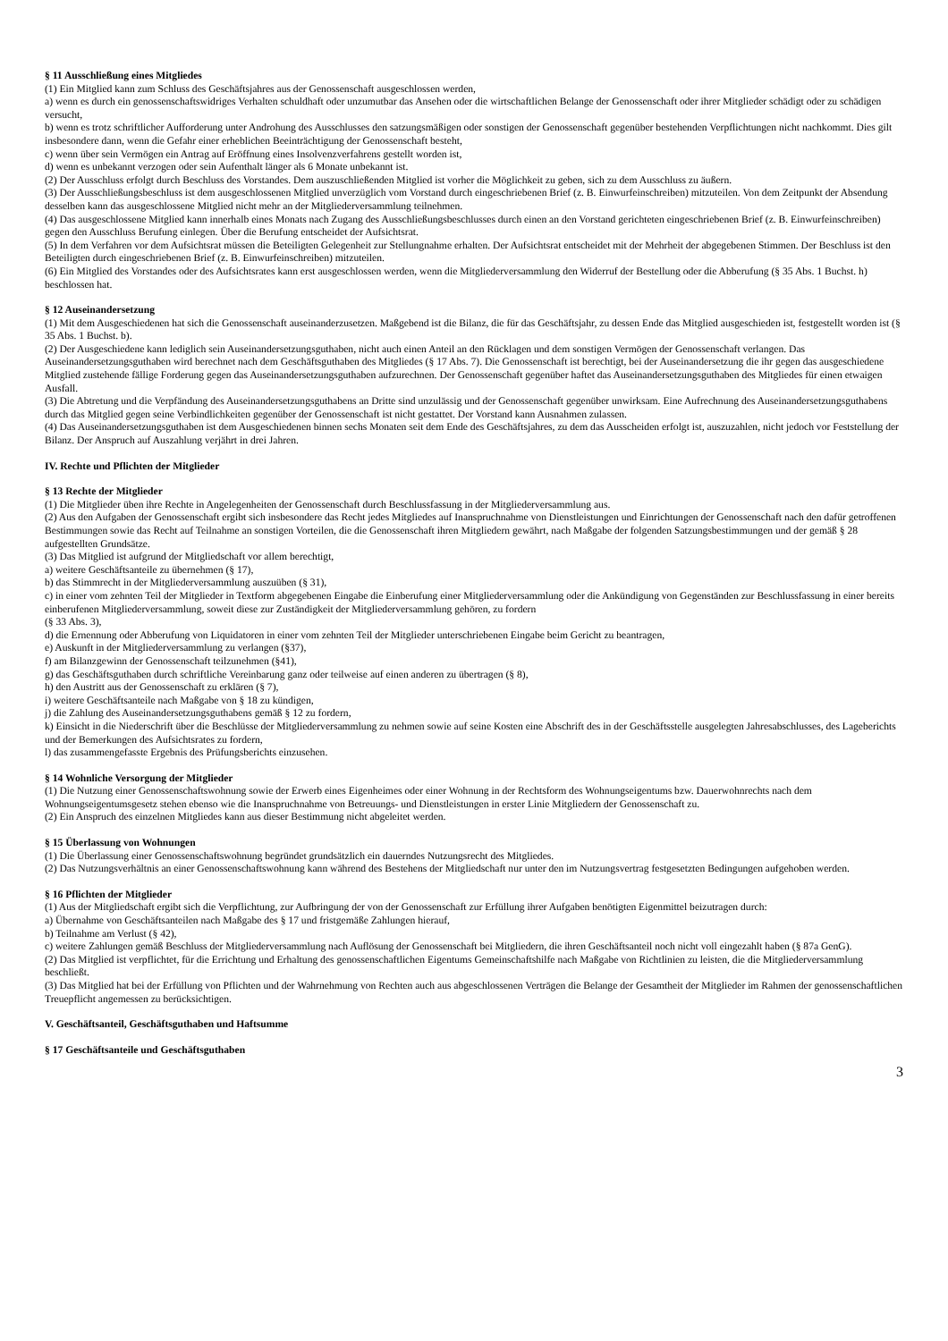§ 11 Ausschließung eines Mitgliedes
(1) Ein Mitglied kann zum Schluss des Geschäftsjahres aus der Genossenschaft ausgeschlossen werden,
a) wenn es durch ein genossenschaftswidriges Verhalten schuldhaft oder unzumutbar das Ansehen oder die wirtschaftlichen Belange der Genossenschaft oder ihrer Mitglieder schädigt oder zu schädigen versucht,
b) wenn es trotz schriftlicher Aufforderung unter Androhung des Ausschlusses den satzungsmäßigen oder sonstigen der Genossenschaft gegenüber bestehenden Verpflichtungen nicht nachkommt. Dies gilt insbesondere dann, wenn die Gefahr einer erheblichen Beeinträchtigung der Genossenschaft besteht,
c) wenn über sein Vermögen ein Antrag auf Eröffnung eines Insolvenzverfahrens gestellt worden ist,
d) wenn es unbekannt verzogen oder sein Aufenthalt länger als 6 Monate unbekannt ist.
(2) Der Ausschluss erfolgt durch Beschluss des Vorstandes. Dem auszuschließenden Mitglied ist vorher die Möglichkeit zu geben, sich zu dem Ausschluss zu äußern.
(3) Der Ausschließungsbeschluss ist dem ausgeschlossenen Mitglied unverzüglich vom Vorstand durch eingeschriebenen Brief (z. B. Einwurfeinschreiben) mitzuteilen. Von dem Zeitpunkt der Absendung desselben kann das ausgeschlossene Mitglied nicht mehr an der Mitgliederversammlung teilnehmen.
(4) Das ausgeschlossene Mitglied kann innerhalb eines Monats nach Zugang des Ausschließungsbeschlusses durch einen an den Vorstand gerichteten eingeschriebenen Brief (z. B. Einwurfeinschreiben) gegen den Ausschluss Berufung einlegen. Über die Berufung entscheidet der Aufsichtsrat.
(5) In dem Verfahren vor dem Aufsichtsrat müssen die Beteiligten Gelegenheit zur Stellungnahme erhalten. Der Aufsichtsrat entscheidet mit der Mehrheit der abgegebenen Stimmen. Der Beschluss ist den Beteiligten durch eingeschriebenen Brief (z. B. Einwurfeinschreiben) mitzuteilen.
(6) Ein Mitglied des Vorstandes oder des Aufsichtsrates kann erst ausgeschlossen werden, wenn die Mitgliederversammlung den Widerruf der Bestellung oder die Abberufung (§ 35 Abs. 1 Buchst. h) beschlossen hat.
§ 12 Auseinandersetzung
(1) Mit dem Ausgeschiedenen hat sich die Genossenschaft auseinanderzusetzen. Maßgebend ist die Bilanz, die für das Geschäftsjahr, zu dessen Ende das Mitglied ausgeschieden ist, festgestellt worden ist (§ 35 Abs. 1 Buchst. b).
(2) Der Ausgeschiedene kann lediglich sein Auseinandersetzungsguthaben, nicht auch einen Anteil an den Rücklagen und dem sonstigen Vermögen der Genossenschaft verlangen. Das Auseinandersetzungsguthaben wird berechnet nach dem Geschäftsguthaben des Mitgliedes (§ 17 Abs. 7). Die Genossenschaft ist berechtigt, bei der Auseinandersetzung die ihr gegen das ausgeschiedene Mitglied zustehende fällige Forderung gegen das Auseinandersetzungsguthaben aufzurechnen. Der Genossenschaft gegenüber haftet das Auseinandersetzungsguthaben des Mitgliedes für einen etwaigen Ausfall.
(3) Die Abtretung und die Verpfändung des Auseinandersetzungsguthabens an Dritte sind unzulässig und der Genossenschaft gegenüber unwirksam. Eine Aufrechnung des Auseinandersetzungsguthabens durch das Mitglied gegen seine Verbindlichkeiten gegenüber der Genossenschaft ist nicht gestattet. Der Vorstand kann Ausnahmen zulassen.
(4) Das Auseinandersetzungsguthaben ist dem Ausgeschiedenen binnen sechs Monaten seit dem Ende des Geschäftsjahres, zu dem das Ausscheiden erfolgt ist, auszuzahlen, nicht jedoch vor Feststellung der Bilanz. Der Anspruch auf Auszahlung verjährt in drei Jahren.
IV. Rechte und Pflichten der Mitglieder
§ 13 Rechte der Mitglieder
(1) Die Mitglieder üben ihre Rechte in Angelegenheiten der Genossenschaft durch Beschlussfassung in der Mitgliederversammlung aus.
(2) Aus den Aufgaben der Genossenschaft ergibt sich insbesondere das Recht jedes Mitgliedes auf Inanspruchnahme von Dienstleistungen und Einrichtungen der Genossenschaft nach den dafür getroffenen Bestimmungen sowie das Recht auf Teilnahme an sonstigen Vorteilen, die die Genossenschaft ihren Mitgliedern gewährt, nach Maßgabe der folgenden Satzungsbestimmungen und der gemäß § 28 aufgestellten Grundsätze.
(3) Das Mitglied ist aufgrund der Mitgliedschaft vor allem berechtigt,
a) weitere Geschäftsanteile zu übernehmen (§ 17),
b) das Stimmrecht in der Mitgliederversammlung auszuüben (§ 31),
c) in einer vom zehnten Teil der Mitglieder in Textform abgegebenen Eingabe die Einberufung einer Mitgliederversammlung oder die Ankündigung von Gegenständen zur Beschlussfassung in einer bereits einberufenen Mitgliederversammlung, soweit diese zur Zuständigkeit der Mitgliederversammlung gehören, zu fordern
(§ 33 Abs. 3),
d) die Ernennung oder Abberufung von Liquidatoren in einer vom zehnten Teil der Mitglieder unterschriebenen Eingabe beim Gericht zu beantragen,
e) Auskunft in der Mitgliederversammlung zu verlangen (§37),
f) am Bilanzgewinn der Genossenschaft teilzunehmen (§41),
g) das Geschäftsguthaben durch schriftliche Vereinbarung ganz oder teilweise auf einen anderen zu übertragen (§ 8),
h) den Austritt aus der Genossenschaft zu erklären (§ 7),
i) weitere Geschäftsanteile nach Maßgabe von § 18 zu kündigen,
j) die Zahlung des Auseinandersetzungsguthabens gemäß § 12 zu fordern,
k) Einsicht in die Niederschrift über die Beschlüsse der Mitgliederversammlung zu nehmen sowie auf seine Kosten eine Abschrift des in der Geschäftsstelle ausgelegten Jahresabschlusses, des Lageberichts und der Bemerkungen des Aufsichtsrates zu fordern,
l) das zusammengefasste Ergebnis des Prüfungsberichts einzusehen.
§ 14 Wohnliche Versorgung der Mitglieder
(1) Die Nutzung einer Genossenschaftswohnung sowie der Erwerb eines Eigenheimes oder einer Wohnung in der Rechtsform des Wohnungseigentums bzw. Dauerwohnrechts nach dem Wohnungseigentumsgesetz stehen ebenso wie die Inanspruchnahme von Betreuungs- und Dienstleistungen in erster Linie Mitgliedern der Genossenschaft zu.
(2) Ein Anspruch des einzelnen Mitgliedes kann aus dieser Bestimmung nicht abgeleitet werden.
§ 15 Überlassung von Wohnungen
(1) Die Überlassung einer Genossenschaftswohnung begründet grundsätzlich ein dauerndes Nutzungsrecht des Mitgliedes.
(2) Das Nutzungsverhältnis an einer Genossenschaftswohnung kann während des Bestehens der Mitgliedschaft nur unter den im Nutzungsvertrag festgesetzten Bedingungen aufgehoben werden.
§ 16 Pflichten der Mitglieder
(1) Aus der Mitgliedschaft ergibt sich die Verpflichtung, zur Aufbringung der von der Genossenschaft zur Erfüllung ihrer Aufgaben benötigten Eigenmittel beizutragen durch:
a) Übernahme von Geschäftsanteilen nach Maßgabe des § 17 und fristgemäße Zahlungen hierauf,
b) Teilnahme am Verlust (§ 42),
c) weitere Zahlungen gemäß Beschluss der Mitgliederversammlung nach Auflösung der Genossenschaft bei Mitgliedern, die ihren Geschäftsanteil noch nicht voll eingezahlt haben (§ 87a GenG).
(2) Das Mitglied ist verpflichtet, für die Errichtung und Erhaltung des genossenschaftlichen Eigentums Gemeinschaftshilfe nach Maßgabe von Richtlinien zu leisten, die die Mitgliederversammlung beschließt.
(3) Das Mitglied hat bei der Erfüllung von Pflichten und der Wahrnehmung von Rechten auch aus abgeschlossenen Verträgen die Belange der Gesamtheit der Mitglieder im Rahmen der genossenschaftlichen Treuepflicht angemessen zu berücksichtigen.
V. Geschäftsanteil, Geschäftsguthaben und Haftsumme
§ 17 Geschäftsanteile und Geschäftsguthaben
3